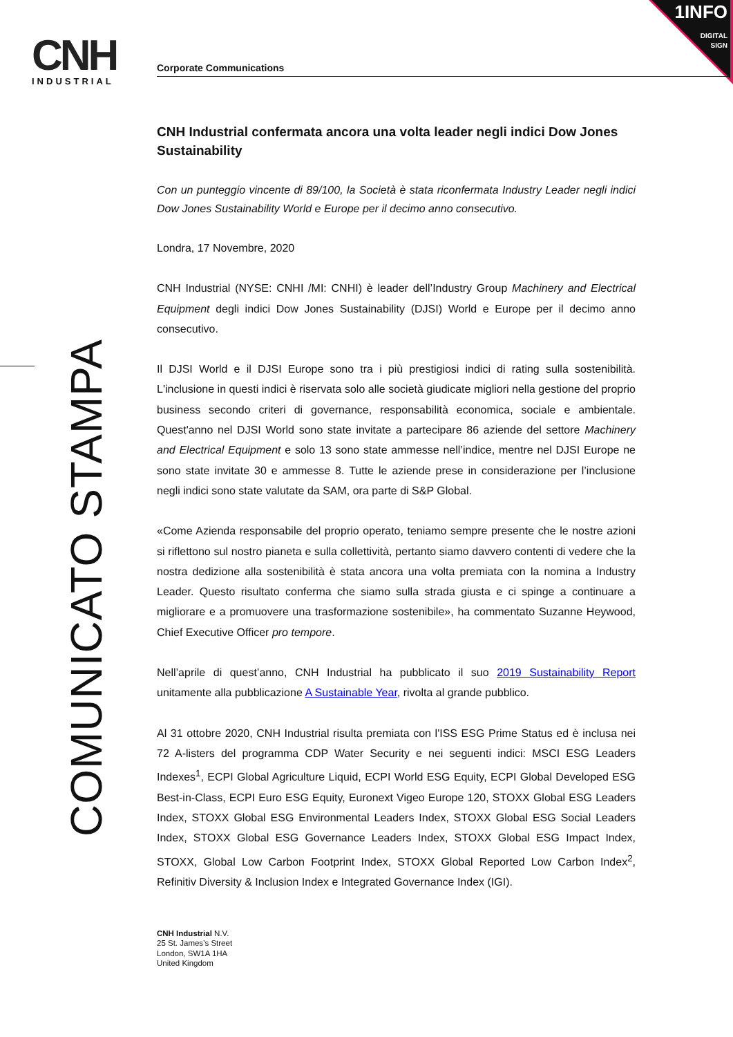CNH
INDUSTRIAL
1INFO
DIGITAL
SIGN
COMUNICATO STAMPA
Corporate Communications
CNH Industrial confermata ancora una volta leader negli indici Dow Jones Sustainability
Con un punteggio vincente di 89/100, la Società è stata riconfermata Industry Leader negli indici Dow Jones Sustainability World e Europe per il decimo anno consecutivo.
Londra, 17 Novembre, 2020
CNH Industrial (NYSE: CNHI /MI: CNHI) è leader dell’Industry Group Machinery and Electrical Equipment degli indici Dow Jones Sustainability (DJSI) World e Europe per il decimo anno consecutivo.
Il DJSI World e il DJSI Europe sono tra i più prestigiosi indici di rating sulla sostenibilità. L'inclusione in questi indici è riservata solo alle società giudicate migliori nella gestione del proprio business secondo criteri di governance, responsabilità economica, sociale e ambientale. Quest'anno nel DJSI World sono state invitate a partecipare 86 aziende del settore Machinery and Electrical Equipment e solo 13 sono state ammesse nell’indice, mentre nel DJSI Europe ne sono state invitate 30 e ammesse 8. Tutte le aziende prese in considerazione per l’inclusione negli indici sono state valutate da SAM, ora parte di S&P Global.
«Come Azienda responsabile del proprio operato, teniamo sempre presente che le nostre azioni si riflettono sul nostro pianeta e sulla collettività, pertanto siamo davvero contenti di vedere che la nostra dedizione alla sostenibilità è stata ancora una volta premiata con la nomina a Industry Leader. Questo risultato conferma che siamo sulla strada giusta e ci spinge a continuare a migliorare e a promuovere una trasformazione sostenibile», ha commentato Suzanne Heywood, Chief Executive Officer pro tempore.
Nell’aprile di quest’anno, CNH Industrial ha pubblicato il suo 2019 Sustainability Report unitamente alla pubblicazione A Sustainable Year, rivolta al grande pubblico.
Al 31 ottobre 2020, CNH Industrial risulta premiata con l'ISS ESG Prime Status ed è inclusa nei 72 A-listers del programma CDP Water Security e nei seguenti indici: MSCI ESG Leaders Indexes<sup>1</sup>, ECPI Global Agriculture Liquid, ECPI World ESG Equity, ECPI Global Developed ESG Best-in-Class, ECPI Euro ESG Equity, Euronext Vigeo Europe 120, STOXX Global ESG Leaders Index, STOXX Global ESG Environmental Leaders Index, STOXX Global ESG Social Leaders Index, STOXX Global ESG Governance Leaders Index, STOXX Global ESG Impact Index, STOXX, Global Low Carbon Footprint Index, STOXX Global Reported Low Carbon Index<sup>2</sup>, Refinitiv Diversity & Inclusion Index e Integrated Governance Index (IGI).
CNH Industrial N.V.
25 St. James’s Street
London, SW1A 1HA
United Kingdom